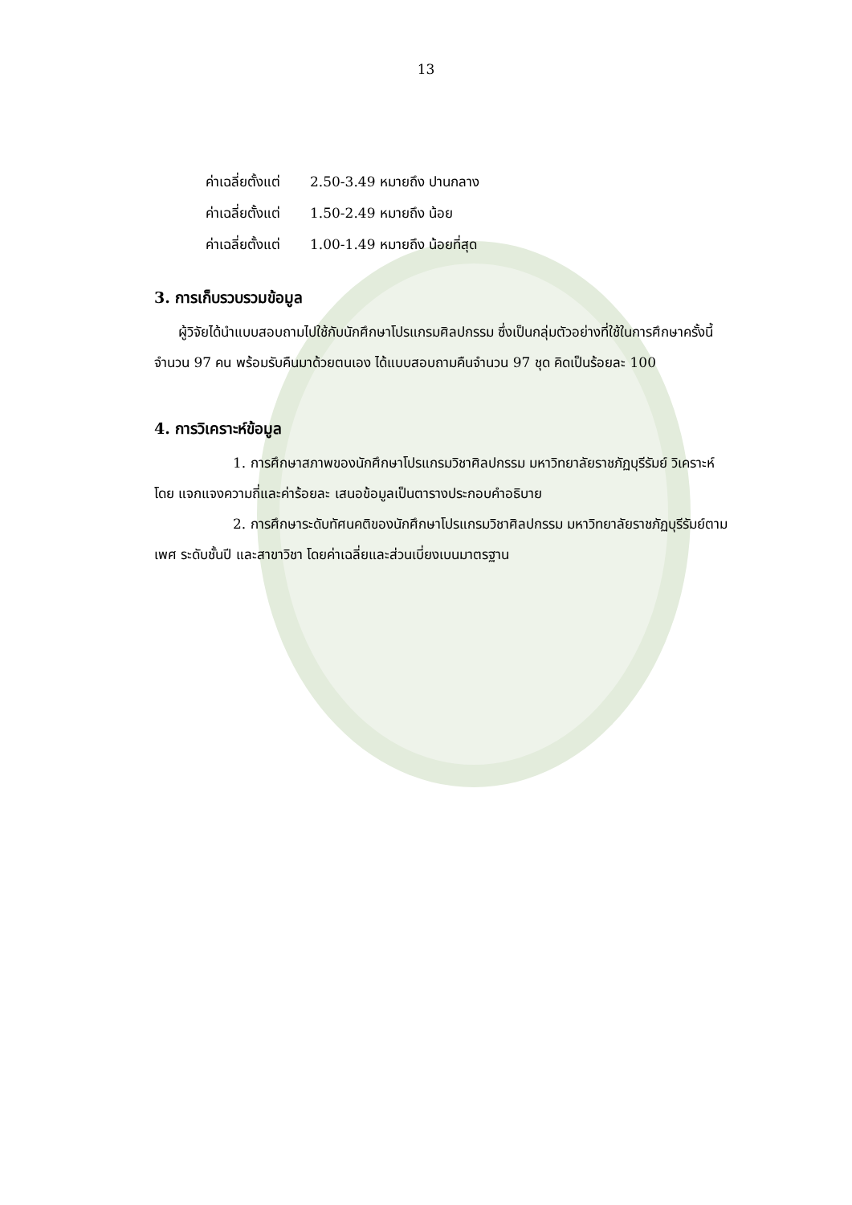13
ค่าเฉลี่ยตั้งแต่ 2.50-3.49 หมายถึง ปานกลาง
ค่าเฉลี่ยตั้งแต่ 1.50-2.49 หมายถึง น้อย
ค่าเฉลี่ยตั้งแต่ 1.00-1.49 หมายถึง น้อยที่สุด
3. การเก็บรวบรวมข้อมูล
ผู้วิจัยได้นำแบบสอบถามไปใช้กับนักศึกษาโปรแกรมศิลปกรรม ซึ่งเป็นกลุ่มตัวอย่างที่ใช้ในการศึกษาครั้งนี้จำนวน 97 คน พร้อมรับคืนมาด้วยตนเอง ได้แบบสอบถามคืนจำนวน 97 ชุด คิดเป็นร้อยละ 100
4. การวิเคราะห์ข้อมูล
1. การศึกษาสภาพของนักศึกษาโปรแกรมวิชาศิลปกรรม มหาวิทยาลัยราชภัฏบุรีรัมย์ วิเคราะห์โดย แจกแจงความถี่และค่าร้อยละ เสนอข้อมูลเป็นตารางประกอบคำอธิบาย
2. การศึกษาระดับทัศนคติของนักศึกษาโปรแกรมวิชาศิลปกรรม มหาวิทยาลัยราชภัฏบุรีรัมย์ตามเพศ ระดับชั้นปี และสาขาวิชา โดยค่าเฉลี่ยและส่วนเบี่ยงเบนมาตรฐาน